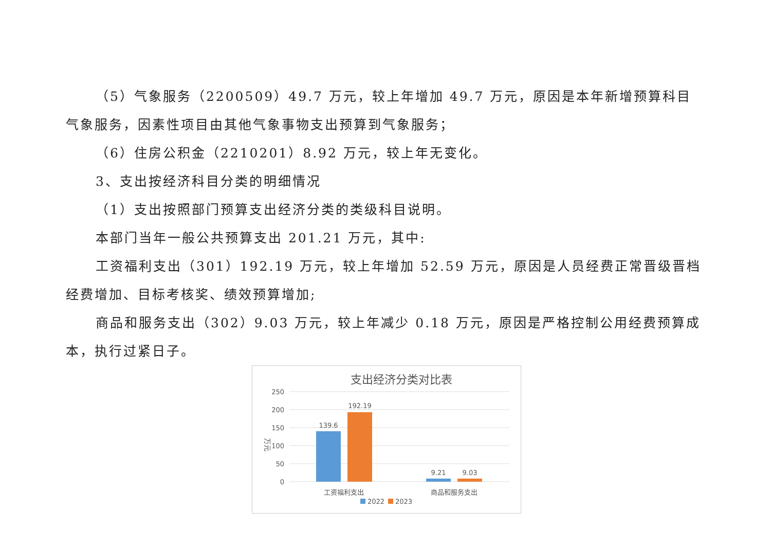（5）气象服务（2200509）49.7 万元，较上年增加 49.7 万元，原因是本年新增预算科目气象服务，因素性项目由其他气象事物支出预算到气象服务；
（6）住房公积金（2210201）8.92 万元，较上年无变化。
3、支出按经济科目分类的明细情况
（1）支出按照部门预算支出经济分类的类级科目说明。
本部门当年一般公共预算支出 201.21 万元，其中:
工资福利支出（301）192.19 万元，较上年增加 52.59 万元，原因是人员经费正常晋级晋档经费增加、目标考核奖、绩效预算增加;
商品和服务支出（302）9.03 万元，较上年减少 0.18 万元，原因是严格控制公用经费预算成本，执行过紧日子。
支出经济分类对比表
250
200
150
100
50
0
万元
139.6
192.19
9.21
9.03
工资福利支出
商品和服务支出
2022
2023